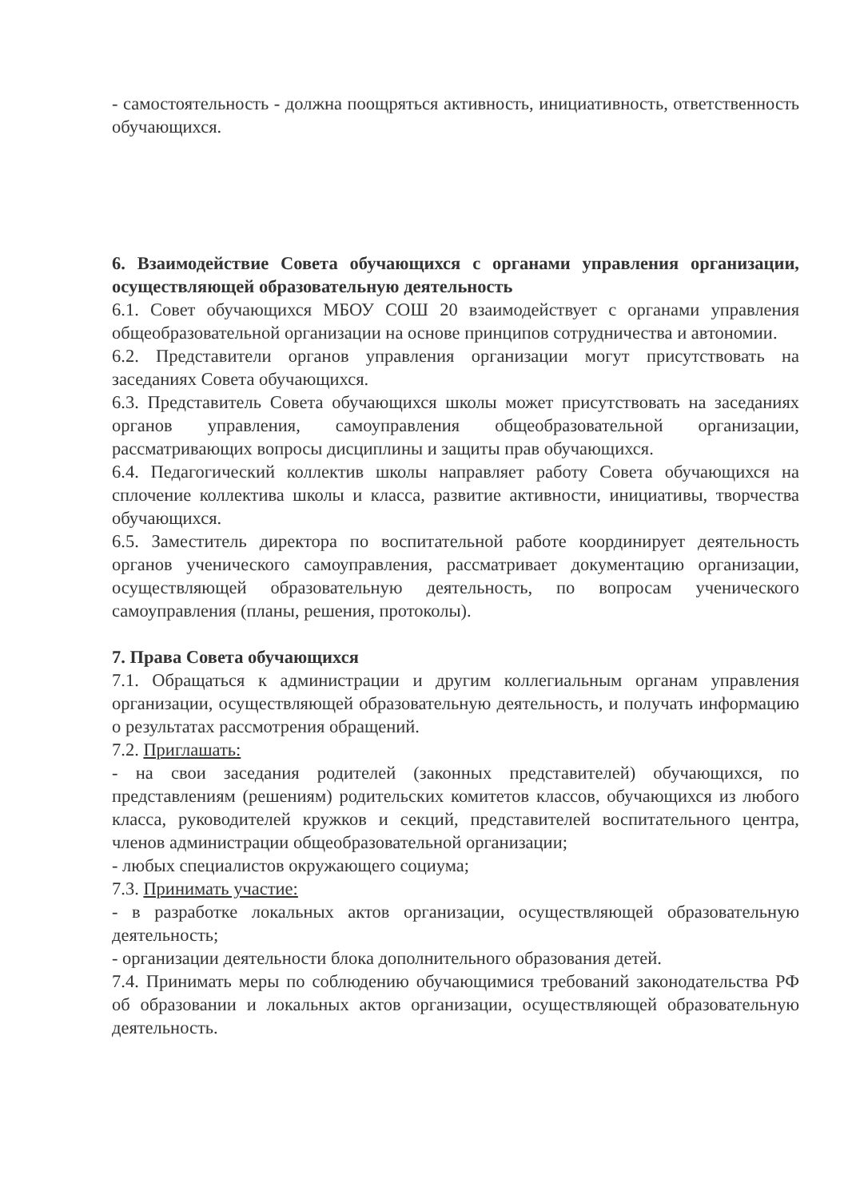- самостоятельность - должна поощряться активность, инициативность, ответственность обучающихся.
6. Взаимодействие Совета обучающихся с органами управления организации, осуществляющей образовательную деятельность
6.1. Совет обучающихся МБОУ СОШ 20 взаимодействует с органами управления общеобразовательной организации на основе принципов сотрудничества и автономии.
6.2. Представители органов управления организации могут присутствовать на заседаниях Совета обучающихся.
6.3. Представитель Совета обучающихся школы может присутствовать на заседаниях органов управления, самоуправления общеобразовательной организации, рассматривающих вопросы дисциплины и защиты прав обучающихся.
6.4. Педагогический коллектив школы направляет работу Совета обучающихся на сплочение коллектива школы и класса, развитие активности, инициативы, творчества обучающихся.
6.5. Заместитель директора по воспитательной работе координирует деятельность органов ученического самоуправления, рассматривает документацию организации, осуществляющей образовательную деятельность, по вопросам ученического самоуправления (планы, решения, протоколы).
7. Права Совета обучающихся
7.1. Обращаться к администрации и другим коллегиальным органам управления организации, осуществляющей образовательную деятельность, и получать информацию о результатах рассмотрения обращений.
7.2. Приглашать:
- на свои заседания родителей (законных представителей) обучающихся, по представлениям (решениям) родительских комитетов классов, обучающихся из любого класса, руководителей кружков и секций, представителей воспитательного центра, членов администрации общеобразовательной организации;
- любых специалистов окружающего социума;
7.3. Принимать участие:
- в разработке локальных актов организации, осуществляющей образовательную деятельность;
- организации деятельности блока дополнительного образования детей.
7.4. Принимать меры по соблюдению обучающимися требований законодательства РФ об образовании и локальных актов организации, осуществляющей образовательную деятельность.